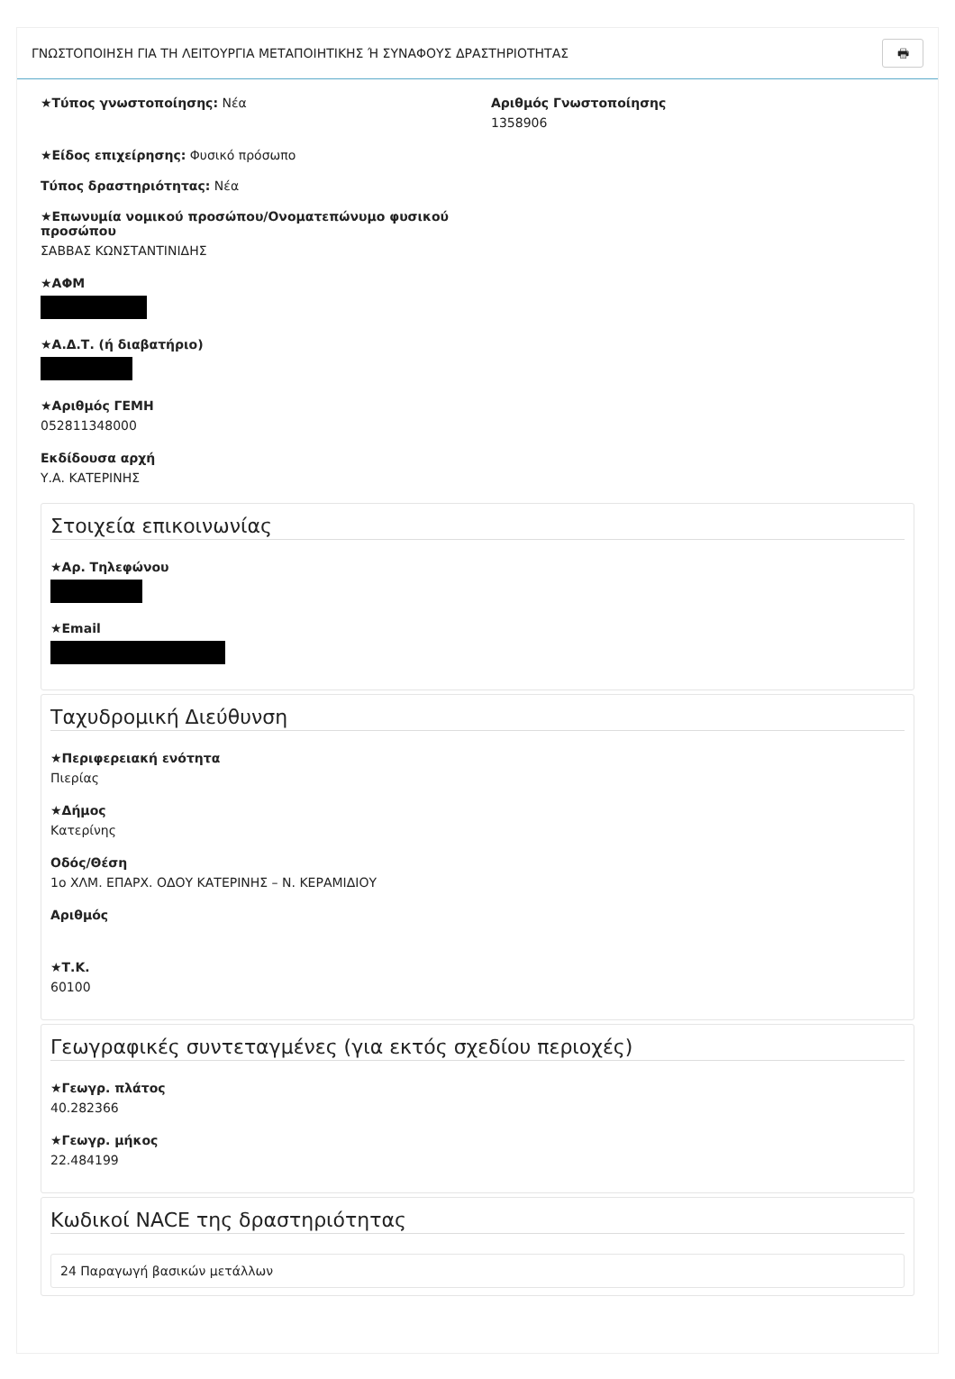ΓΝΩΣΤΟΠΟΙΗΣΗ ΓΙΑ ΤΗ ΛΕΙΤΟΥΡΓΙΑ ΜΕΤΑΠΟΙΗΤΙΚΗΣ Ή ΣΥΝΑΦΟΥΣ ΔΡΑΣΤΗΡΙΟΤΗΤΑΣ 🖶
★Τύπος γνωστοποίησης: Νέα Αριθμός Γνωστοποίησης
1358906
★Είδος επιχείρησης: Φυσικό πρόσωπο
Τύπος δραστηριότητας: Νέα
★Επωνυμία νομικού προσώπου/Ονοματεπώνυμο φυσικού προσώπου
ΣΑΒΒΑΣ ΚΩΝΣΤΑΝΤΙΝΙΔΗΣ
★ΑΦΜ
★Α.Δ.Τ. (ή διαβατήριο)
★Αριθμός ΓΕΜΗ
052811348000
Εκδίδουσα αρχή
Υ.Α. ΚΑΤΕΡΙΝΗΣ
Στοιχεία επικοινωνίας
★Αρ. Τηλεφώνου
★Email
Ταχυδρομική Διεύθυνση
★Περιφερειακή ενότητα
Πιερίας
★Δήμος
Κατερίνης
Οδός/Θέση
1ο ΧΛΜ. ΕΠΑΡΧ. ΟΔΟΥ ΚΑΤΕΡΙΝΗΣ – Ν. ΚΕΡΑΜΙΔΙΟΥ
Αριθμός
★Τ.Κ.
60100
Γεωγραφικές συντεταγμένες (για εκτός σχεδίου περιοχές)
★Γεωγρ. πλάτος
40.282366
★Γεωγρ. μήκος
22.484199
Κωδικοί NACE της δραστηριότητας
24 Παραγωγή βασικών μετάλλων